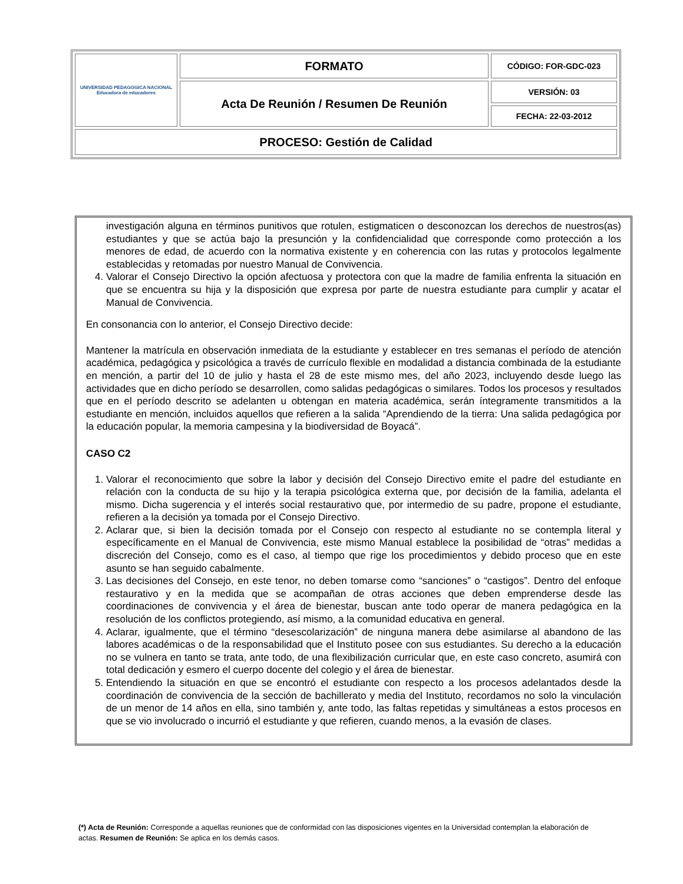| UNIVERSIDAD PEDAGOGICA NACIONAL Educadora de educadores | FORMATO | CÓDIGO: FOR-GDC-023 |
| | Acta De Reunión / Resumen De Reunión | VERSIÓN: 03 |
| | | FECHA: 22-03-2012 |
| PROCESO: Gestión de Calidad | | |
investigación alguna en términos punitivos que rotulen, estigmaticen o desconozcan los derechos de nuestros(as) estudiantes y que se actúa bajo la presunción y la confidencialidad que corresponde como protección a los menores de edad, de acuerdo con la normativa existente y en coherencia con las rutas y protocolos legalmente establecidas y retomadas por nuestro Manual de Convivencia.
4. Valorar el Consejo Directivo la opción afectuosa y protectora con que la madre de familia enfrenta la situación en que se encuentra su hija y la disposición que expresa por parte de nuestra estudiante para cumplir y acatar el Manual de Convivencia.
En consonancia con lo anterior, el Consejo Directivo decide:
Mantener la matrícula en observación inmediata de la estudiante y establecer en tres semanas el período de atención académica, pedagógica y psicológica a través de currículo flexible en modalidad a distancia combinada de la estudiante en mención, a partir del 10 de julio y hasta el 28 de este mismo mes, del año 2023, incluyendo desde luego las actividades que en dicho período se desarrollen, como salidas pedagógicas o similares. Todos los procesos y resultados que en el período descrito se adelanten u obtengan en materia académica, serán íntegramente transmitidos a la estudiante en mención, incluidos aquellos que refieren a la salida “Aprendiendo de la tierra: Una salida pedagógica por la educación popular, la memoria campesina y la biodiversidad de Boyacá”.
CASO C2
1. Valorar el reconocimiento que sobre la labor y decisión del Consejo Directivo emite el padre del estudiante en relación con la conducta de su hijo y la terapia psicológica externa que, por decisión de la familia, adelanta el mismo. Dicha sugerencia y el interés social restaurativo que, por intermedio de su padre, propone el estudiante, refieren a la decisión ya tomada por el Consejo Directivo.
2. Aclarar que, si bien la decisión tomada por el Consejo con respecto al estudiante no se contempla literal y específicamente en el Manual de Convivencia, este mismo Manual establece la posibilidad de “otras” medidas a discreción del Consejo, como es el caso, al tiempo que rige los procedimientos y debido proceso que en este asunto se han seguido cabalmente.
3. Las decisiones del Consejo, en este tenor, no deben tomarse como “sanciones” o “castigos”. Dentro del enfoque restaurativo y en la medida que se acompañan de otras acciones que deben emprenderse desde las coordinaciones de convivencia y el área de bienestar, buscan ante todo operar de manera pedagógica en la resolución de los conflictos protegiendo, así mismo, a la comunidad educativa en general.
4. Aclarar, igualmente, que el término “desescolarización” de ninguna manera debe asimilarse al abandono de las labores académicas o de la responsabilidad que el Instituto posee con sus estudiantes. Su derecho a la educación no se vulnera en tanto se trata, ante todo, de una flexibilización curricular que, en este caso concreto, asumirá con total dedicación y esmero el cuerpo docente del colegio y el área de bienestar.
5. Entendiendo la situación en que se encontró el estudiante con respecto a los procesos adelantados desde la coordinación de convivencia de la sección de bachillerato y media del Instituto, recordamos no solo la vinculación de un menor de 14 años en ella, sino también y, ante todo, las faltas repetidas y simultáneas a estos procesos en que se vio involucrado o incurrió el estudiante y que refieren, cuando menos, a la evasión de clases.
(*) Acta de Reunión: Corresponde a aquellas reuniones que de conformidad con las disposiciones vigentes en la Universidad contemplan la elaboración de actas. Resumen de Reunión: Se aplica en los demás casos.